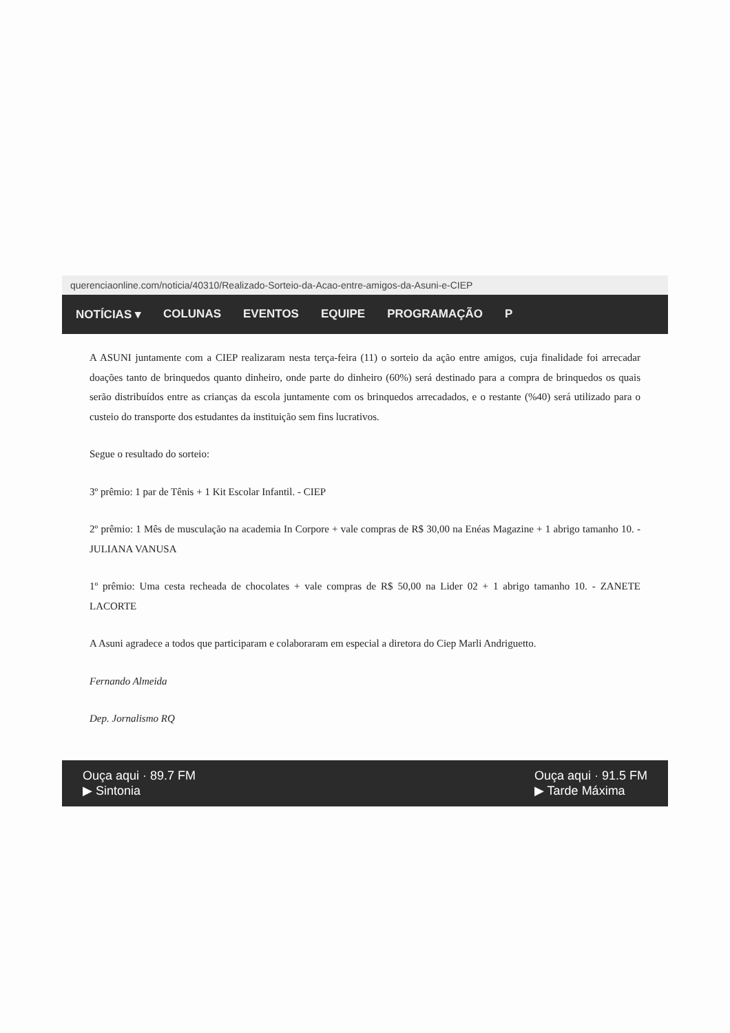querenciaonline.com/noticia/40310/Realizado-Sorteio-da-Acao-entre-amigos-da-Asuni-e-CIEP
NOTÍCIAS ▾ COLUNAS EVENTOS EQUIPE PROGRAMAÇÃO P
A ASUNI juntamente com a CIEP realizaram nesta terça-feira (11) o sorteio da ação entre amigos, cuja finalidade foi arrecadar doações tanto de brinquedos quanto dinheiro, onde parte do dinheiro (60%) será destinado para a compra de brinquedos os quais serão distribuídos entre as crianças da escola juntamente com os brinquedos arrecadados, e o restante (%40) será utilizado para o custeio do transporte dos estudantes da instituição sem fins lucrativos.
Segue o resultado do sorteio:
3º prêmio: 1 par de Tênis + 1 Kit Escolar Infantil. - CIEP
2º prêmio: 1 Mês de musculação na academia In Corpore + vale compras de R$ 30,00 na Enéas Magazine + 1 abrigo tamanho 10. - JULIANA VANUSA
1º prêmio: Uma cesta recheada de chocolates + vale compras de R$ 50,00 na Lider 02 + 1 abrigo tamanho 10. - ZANETE LACORTE
A Asuni agradece a todos que participaram e colaboraram em especial a diretora do Ciep Marli Andriguetto.
Fernando Almeida
Dep. Jornalismo RQ
Ouça aqui · 89.7 FM
▶ Sintonia
Ouça aqui · 91.5 FM
▶ Tarde Máxima